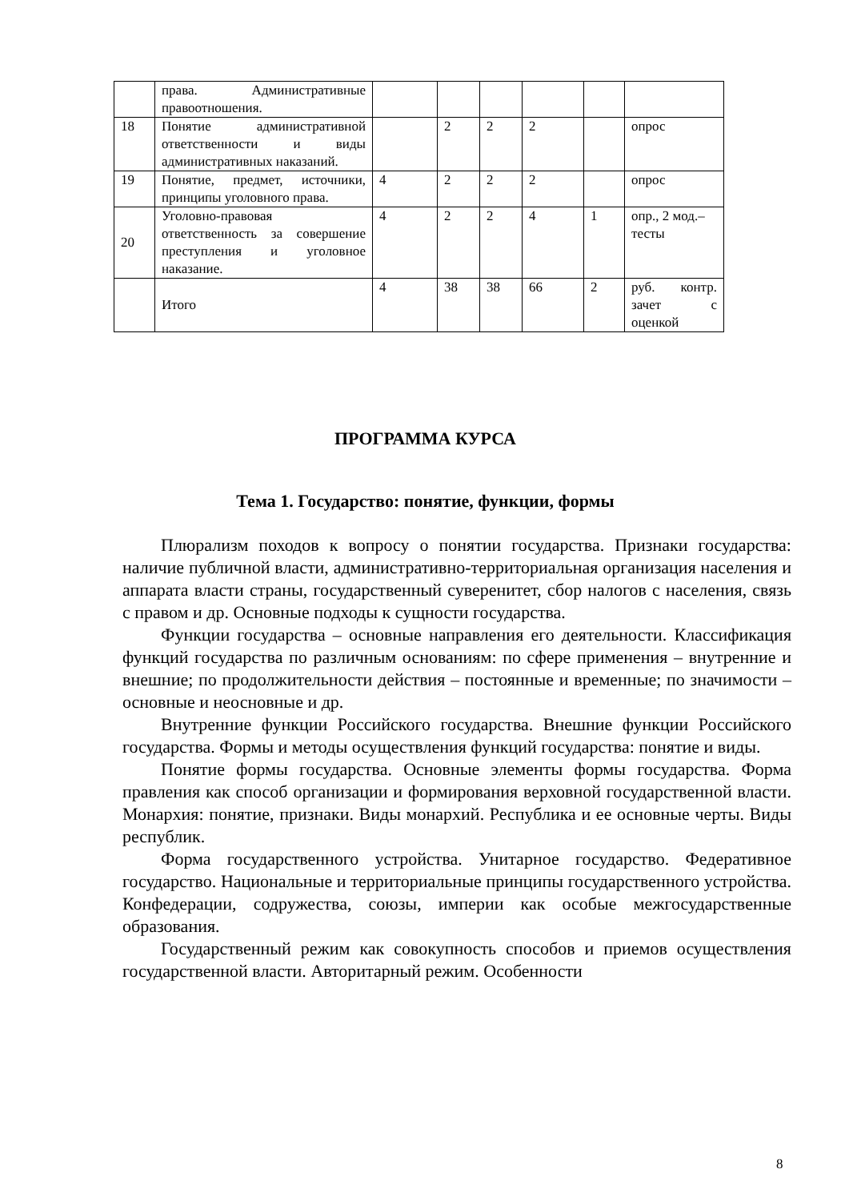| | права. Административные правоотношения. | | | | | | |
| 18 | Понятие административной ответственности и виды административных наказаний. | | 2 | 2 | 2 | | опрос |
| 19 | Понятие, предмет, источники, принципы уголовного права. | 4 | 2 | 2 | 2 | | опрос |
| 20 | Уголовно-правовая ответственность за совершение преступления и уголовное наказание. | 4 | 2 | 2 | 4 | 1 | опр., 2 мод.– тесты |
| | Итого | 4 | 38 | 38 | 66 | 2 | руб. контр. зачет с оценкой |
ПРОГРАММА КУРСА
Тема 1. Государство: понятие, функции, формы
Плюрализм походов к вопросу о понятии государства. Признаки государства: наличие публичной власти, административно-территориальная организация населения и аппарата власти страны, государственный суверенитет, сбор налогов с населения, связь с правом и др. Основные подходы к сущности государства.
Функции государства – основные направления его деятельности. Классификация функций государства по различным основаниям: по сфере применения – внутренние и внешние; по продолжительности действия – постоянные и временные; по значимости – основные и неосновные и др.
Внутренние функции Российского государства. Внешние функции Российского государства. Формы и методы осуществления функций государства: понятие и виды.
Понятие формы государства. Основные элементы формы государства. Форма правления как способ организации и формирования верховной государственной власти. Монархия: понятие, признаки. Виды монархий. Республика и ее основные черты. Виды республик.
Форма государственного устройства. Унитарное государство. Федеративное государство. Национальные и территориальные принципы государственного устройства. Конфедерации, содружества, союзы, империи как особые межгосударственные образования.
Государственный режим как совокупность способов и приемов осуществления государственной власти. Авторитарный режим. Особенности
8